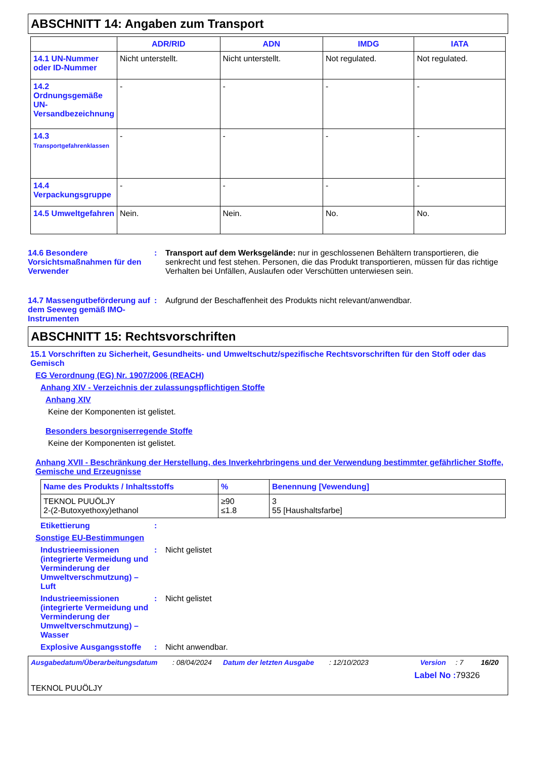ABSCHNITT 14: Angaben zum Transport
| | ADR/RID | ADN | IMDG | IATA |
| --- | --- | --- | --- | --- |
| 14.1 UN-Nummer oder ID-Nummer | Nicht unterstellt. | Nicht unterstellt. | Not regulated. | Not regulated. |
| 14.2 Ordnungsgemäße UN-Versandbezeichnung | - | - | - | - |
| 14.3 Transportgefahrenklassen | - | - | - | - |
| 14.4 Verpackungsgruppe | - | - | - | - |
| 14.5 Umweltgefahren | Nein. | Nein. | No. | No. |
14.6 Besondere Vorsichtsmaßnahmen für den Verwender
: Transport auf dem Werksgelände: nur in geschlossenen Behältern transportieren, die senkrecht und fest stehen. Personen, die das Produkt transportieren, müssen für das richtige Verhalten bei Unfällen, Auslaufen oder Verschütten unterwiesen sein.
14.7 Massengutbeförderung auf dem Seeweg gemäß IMO-Instrumenten
: Aufgrund der Beschaffenheit des Produkts nicht relevant/anwendbar.
ABSCHNITT 15: Rechtsvorschriften
15.1 Vorschriften zu Sicherheit, Gesundheits- und Umweltschutz/spezifische Rechtsvorschriften für den Stoff oder das Gemisch
EG Verordnung (EG) Nr. 1907/2006 (REACH)
Anhang XIV - Verzeichnis der zulassungspflichtigen Stoffe
Anhang XIV
Keine der Komponenten ist gelistet.
Besonders besorgniserregende Stoffe
Keine der Komponenten ist gelistet.
Anhang XVII - Beschränkung der Herstellung, des Inverkehrbringens und der Verwendung bestimmter gefährlicher Stoffe, Gemische und Erzeugnisse
| Name des Produkts / Inhaltsstoffs | % | Benennung [Vewendung] |
| --- | --- | --- |
| TEKNOL PUUÖLJY 2-(2-Butoxyethoxy)ethanol | ≥90 ≤1.8 | 3 55 [Haushaltsfarbe] |
Etikettierung :
Sonstige EU-Bestimmungen
Industrieemissionen (integrierte Vermeidung und Verminderung der Umweltverschmutzung) – Luft
: Nicht gelistet
Industrieemissionen (integrierte Vermeidung und Verminderung der Umweltverschmutzung) – Wasser
: Nicht gelistet
Explosive Ausgangsstoffe
: Nicht anwendbar.
Ausgabedatum/Überarbeitungsdatum: 08/04/2024 Datum der letzten Ausgabe: 12/10/2023 Version: 7 16/20
Label No : 79326
TEKNOL PUUÖLJY